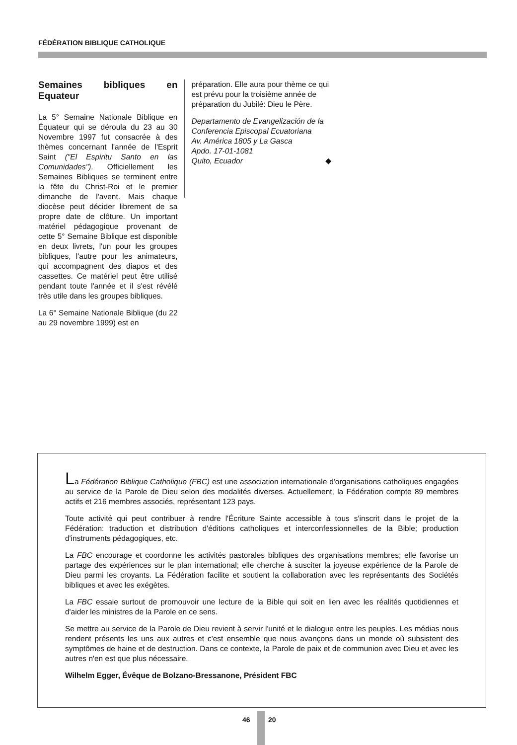FÉDÉRATION BIBLIQUE CATHOLIQUE
Semaines bibliques en Equateur
La 5° Semaine Nationale Biblique en Équateur qui se déroula du 23 au 30 Novembre 1997 fut consacrée à des thèmes concernant l'année de l'Esprit Saint ("El Espiritu Santo en las Comunidades"). Officiellement les Semaines Bibliques se terminent entre la fête du Christ-Roi et le premier dimanche de l'avent. Mais chaque diocèse peut décider librement de sa propre date de clôture. Un important matériel pédagogique provenant de cette 5° Semaine Biblique est disponible en deux livrets, l'un pour les groupes bibliques, l'autre pour les animateurs, qui accompagnent des diapos et des cassettes. Ce matériel peut être utilisé pendant toute l'année et il s'est révélé très utile dans les groupes bibliques.
La 6° Semaine Nationale Biblique (du 22 au 29 novembre 1999) est en
préparation. Elle aura pour thème ce qui est prévu pour la troisième année de préparation du Jubilé: Dieu le Père.
Departamento de Evangelización de la Conferencia Episcopal Ecuatoriana
Av. América 1805 y La Gasca
Apdo. 17-01-1081
Quito, Ecuador ◆
La Fédération Biblique Catholique (FBC) est une association internationale d'organisations catholiques engagées au service de la Parole de Dieu selon des modalités diverses. Actuellement, la Fédération compte 89 membres actifs et 216 membres associés, représentant 123 pays.
Toute activité qui peut contribuer à rendre l'Écriture Sainte accessible à tous s'inscrit dans le projet de la Fédération: traduction et distribution d'éditions catholiques et interconfessionnelles de la Bible; production d'instruments pédagogiques, etc.
La FBC encourage et coordonne les activités pastorales bibliques des organisations membres; elle favorise un partage des expériences sur le plan international; elle cherche à susciter la joyeuse expérience de la Parole de Dieu parmi les croyants. La Fédération facilite et soutient la collaboration avec les représentants des Sociétés bibliques et avec les exégètes.
La FBC essaie surtout de promouvoir une lecture de la Bible qui soit en lien avec les réalités quotidiennes et d'aider les ministres de la Parole en ce sens.
Se mettre au service de la Parole de Dieu revient à servir l'unité et le dialogue entre les peuples. Les médias nous rendent présents les uns aux autres et c'est ensemble que nous avançons dans un monde où subsistent des symptômes de haine et de destruction. Dans ce contexte, la Parole de paix et de communion avec Dieu et avec les autres n'en est que plus nécessaire.
Wilhelm Egger, Évêque de Bolzano-Bressanone, Président FBC
46 20